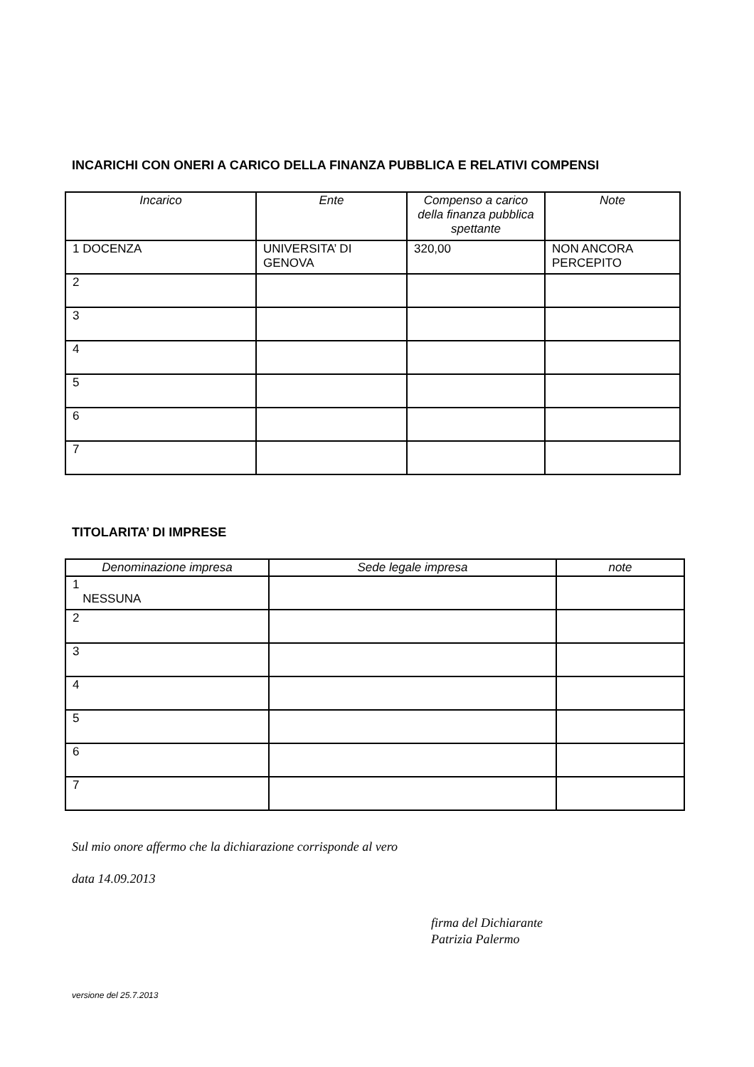INCARICHI CON ONERI A CARICO DELLA FINANZA PUBBLICA E RELATIVI COMPENSI
| Incarico | Ente | Compenso a carico della finanza pubblica spettante | Note |
| --- | --- | --- | --- |
| 1 DOCENZA | UNIVERSITA’ DI GENOVA | 320,00 | NON ANCORA PERCEPITO |
| 2 | | | |
| 3 | | | |
| 4 | | | |
| 5 | | | |
| 6 | | | |
| 7 | | | |
TITOLARITA’ DI IMPRESE
| Denominazione impresa | Sede legale impresa | note |
| --- | --- | --- |
| 1 NESSUNA | | |
| 2 | | |
| 3 | | |
| 4 | | |
| 5 | | |
| 6 | | |
| 7 | | |
Sul mio onore affermo che la dichiarazione corrisponde al vero
data 14.09.2013
firma del Dichiarante
Patrizia Palermo
versione del 25.7.2013